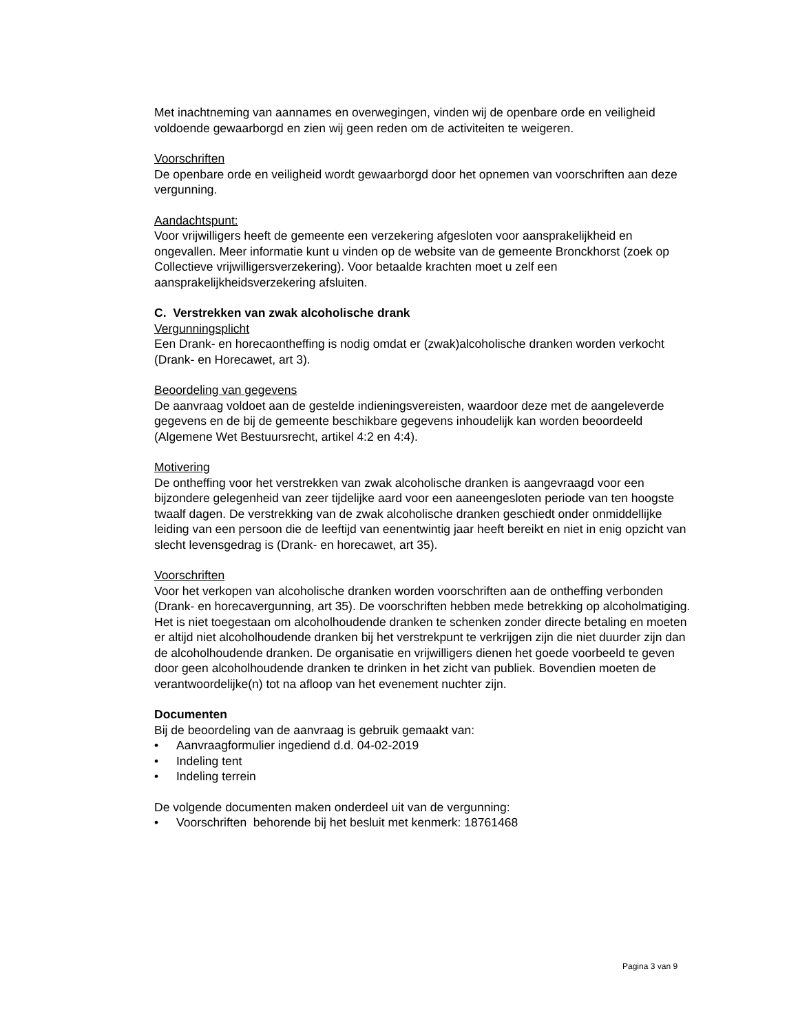Met inachtneming van aannames en overwegingen, vinden wij de openbare orde en veiligheid voldoende gewaarborgd en zien wij geen reden om de activiteiten te weigeren.
Voorschriften
De openbare orde en veiligheid wordt gewaarborgd door het opnemen van voorschriften aan deze vergunning.
Aandachtspunt:
Voor vrijwilligers heeft de gemeente een verzekering afgesloten voor aansprakelijkheid en ongevallen. Meer informatie kunt u vinden op de website van de gemeente Bronckhorst (zoek op Collectieve vrijwilligersverzekering). Voor betaalde krachten moet u zelf een aansprakelijkheidsverzekering afsluiten.
C. Verstrekken van zwak alcoholische drank
Vergunningsplicht
Een Drank- en horecaontheffing is nodig omdat er (zwak)alcoholische dranken worden verkocht (Drank- en Horecawet, art 3).
Beoordeling van gegevens
De aanvraag voldoet aan de gestelde indieningsvereisten, waardoor deze met de aangeleverde gegevens en de bij de gemeente beschikbare gegevens inhoudelijk kan worden beoordeeld (Algemene Wet Bestuursrecht, artikel 4:2 en 4:4).
Motivering
De ontheffing voor het verstrekken van zwak alcoholische dranken is aangevraagd voor een bijzondere gelegenheid van zeer tijdelijke aard voor een aaneengesloten periode van ten hoogste twaalf dagen. De verstrekking van de zwak alcoholische dranken geschiedt onder onmiddellijke leiding van een persoon die de leeftijd van eenentwintig jaar heeft bereikt en niet in enig opzicht van slecht levensgedrag is (Drank- en horecawet, art 35).
Voorschriften
Voor het verkopen van alcoholische dranken worden voorschriften aan de ontheffing verbonden (Drank- en horecavergunning, art 35). De voorschriften hebben mede betrekking op alcoholmatiging. Het is niet toegestaan om alcoholhoudende dranken te schenken zonder directe betaling en moeten er altijd niet alcoholhoudende dranken bij het verstrekpunt te verkrijgen zijn die niet duurder zijn dan de alcoholhoudende dranken. De organisatie en vrijwilligers dienen het goede voorbeeld te geven door geen alcoholhoudende dranken te drinken in het zicht van publiek. Bovendien moeten de verantwoordelijke(n) tot na afloop van het evenement nuchter zijn.
Documenten
Bij de beoordeling van de aanvraag is gebruik gemaakt van:
• Aanvraagformulier ingediend d.d. 04-02-2019
• Indeling tent
• Indeling terrein
De volgende documenten maken onderdeel uit van de vergunning:
• Voorschriften behorende bij het besluit met kenmerk: 18761468
Pagina 3 van 9